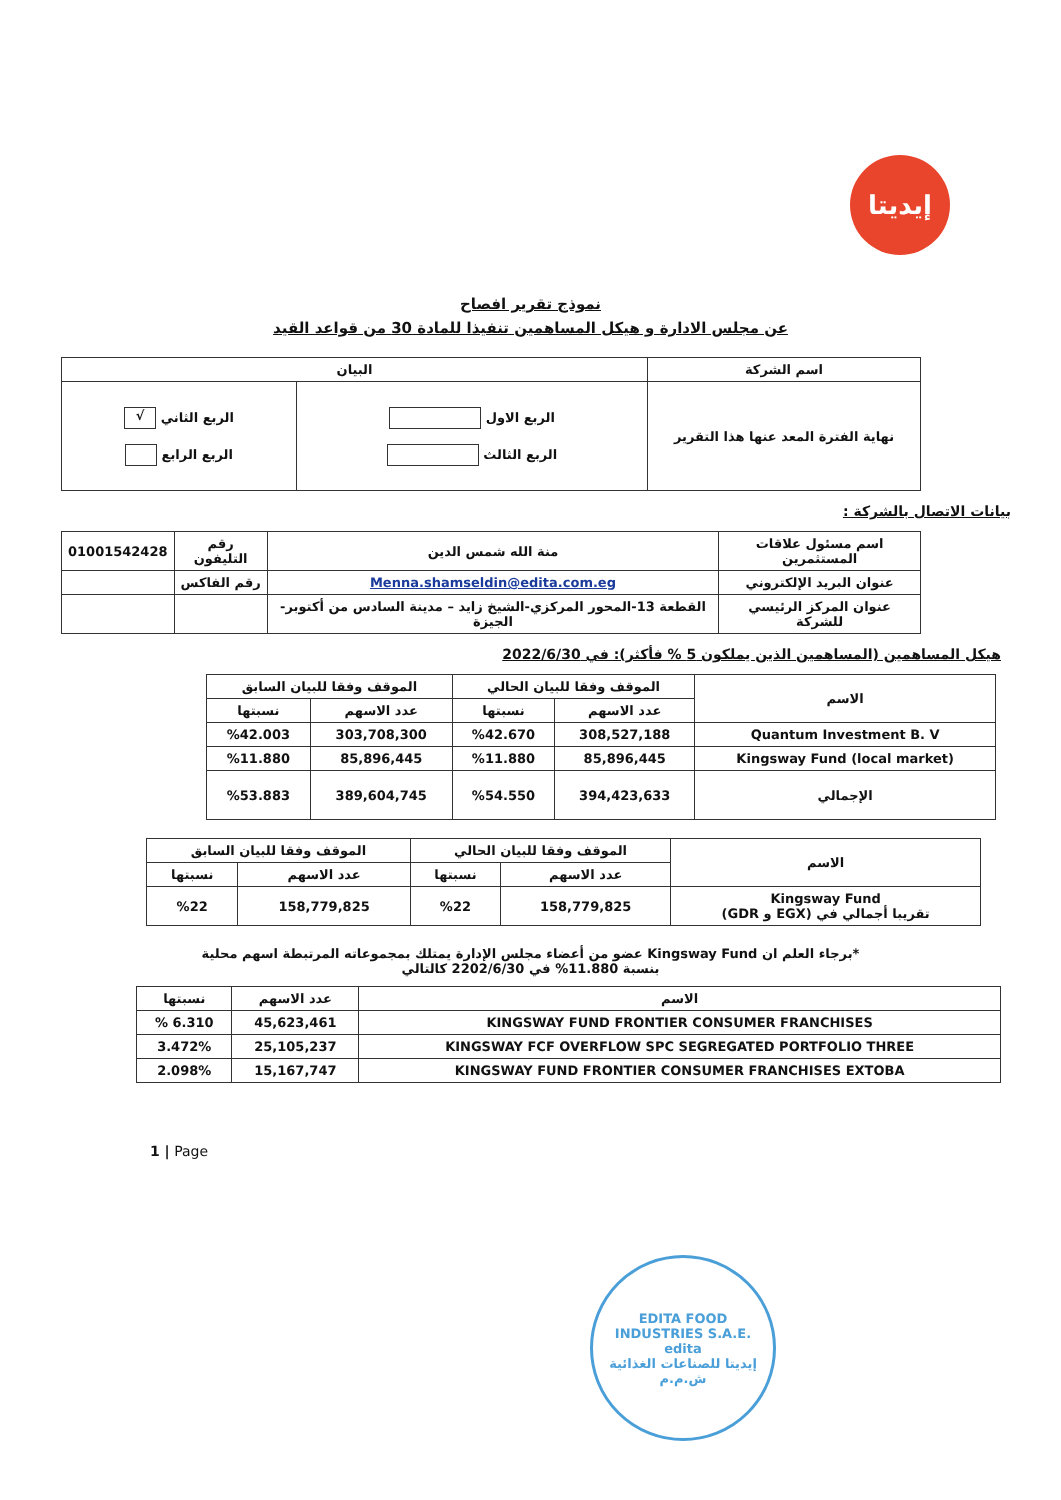إيديتا
نموذج تقرير افصاح
عن مجلس الادارة و هيكل المساهمين تنفيذا للمادة 30 من قواعد القيد
| اسم الشركة | البيان | |
| --- | --- | --- |
| نهاية الفترة المعد عنها هذا التقرير | الربع الاول الربع الثالث | الربع الثاني √ الربع الرابع |
بيانات الاتصال بالشركة :
| اسم مسئول علاقات المستثمرين | منة الله شمس الدين | رقم التليفون | 01001542428 |
| عنوان البريد الإلكتروني | Menna.shamseldin@edita.com.eg | رقم الفاكس | |
| عنوان المركز الرئيسي للشركة | القطعة 13-المحور المركزي-الشيخ زايد – مدينة السادس من أكتوبر- الجيزة | | |
هيكل المساهمين (المساهمين الذين يملكون 5 % فأكثر): في 2022/6/30
| الاسم | الموقف وفقا للبيان الحالي | | الموقف وفقا للبيان السابق | |
| --- | --- | --- | --- | --- |
| | عدد الاسهم | نسبتها | عدد الاسهم | نسبتها |
| Quantum Investment B. V | 308,527,188 | %42.670 | 303,708,300 | %42.003 |
| Kingsway Fund (local market) | 85,896,445 | %11.880 | 85,896,445 | %11.880 |
| الإجمالي | 394,423,633 | %54.550 | 389,604,745 | %53.883 |
| الاسم | الموقف وفقا للبيان الحالي | | الموقف وفقا للبيان السابق | |
| --- | --- | --- | --- | --- |
| | عدد الاسهم | نسبتها | عدد الاسهم | نسبتها |
| Kingsway Fund تقريبا أجمالي في (EGX و GDR) | 158,779,825 | %22 | 158,779,825 | %22 |
*برجاء العلم ان Kingsway Fund عضو من أعضاء مجلس الإدارة يمتلك بمجموعاته المرتبطة اسهم محلية
بنسبة 11.880% في 2202/6/30 كالتالي
| الاسم | عدد الاسهم | نسبتها |
| --- | --- | --- |
| KINGSWAY FUND FRONTIER CONSUMER FRANCHISES | 45,623,461 | 6.310 % |
| KINGSWAY FCF OVERFLOW SPC SEGREGATED PORTFOLIO THREE | 25,105,237 | 3.472% |
| KINGSWAY FUND FRONTIER CONSUMER FRANCHISES EXTOBA | 15,167,747 | 2.098% |
1 | Page
EDITA FOOD INDUSTRIES S.A.E.
edita
إيديتا للصناعات الغذائية ش.م.م